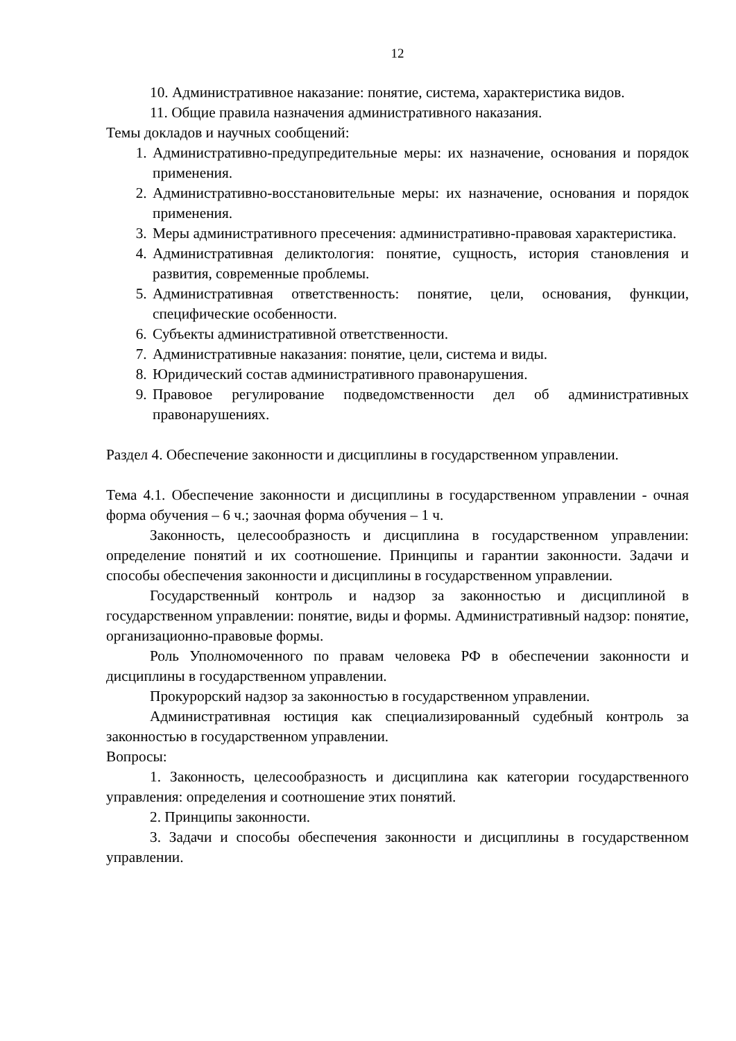12
10. Административное наказание: понятие, система, характеристика видов.
11. Общие правила назначения административного наказания.
Темы докладов и научных сообщений:
1. Административно-предупредительные меры: их назначение, основания и порядок применения.
2. Административно-восстановительные меры: их назначение, основания и порядок применения.
3. Меры административного пресечения: административно-правовая характеристика.
4. Административная деликтология: понятие, сущность, история становления и развития, современные проблемы.
5. Административная ответственность: понятие, цели, основания, функции, специфические особенности.
6. Субъекты административной ответственности.
7. Административные наказания: понятие, цели, система и виды.
8. Юридический состав административного правонарушения.
9. Правовое регулирование подведомственности дел об административных правонарушениях.
Раздел 4. Обеспечение законности и дисциплины в государственном управлении.
Тема 4.1. Обеспечение законности и дисциплины в государственном управлении - очная форма обучения – 6 ч.; заочная форма обучения – 1 ч.
Законность, целесообразность и дисциплина в государственном управлении: определение понятий и их соотношение. Принципы и гарантии законности. Задачи и способы обеспечения законности и дисциплины в государственном управлении.
Государственный контроль и надзор за законностью и дисциплиной в государственном управлении: понятие, виды и формы. Административный надзор: понятие, организационно-правовые формы.
Роль Уполномоченного по правам человека РФ в обеспечении законности и дисциплины в государственном управлении.
Прокурорский надзор за законностью в государственном управлении.
Административная юстиция как специализированный судебный контроль за законностью в государственном управлении.
Вопросы:
1. Законность, целесообразность и дисциплина как категории государственного управления: определения и соотношение этих понятий.
2. Принципы законности.
3. Задачи и способы обеспечения законности и дисциплины в государственном управлении.